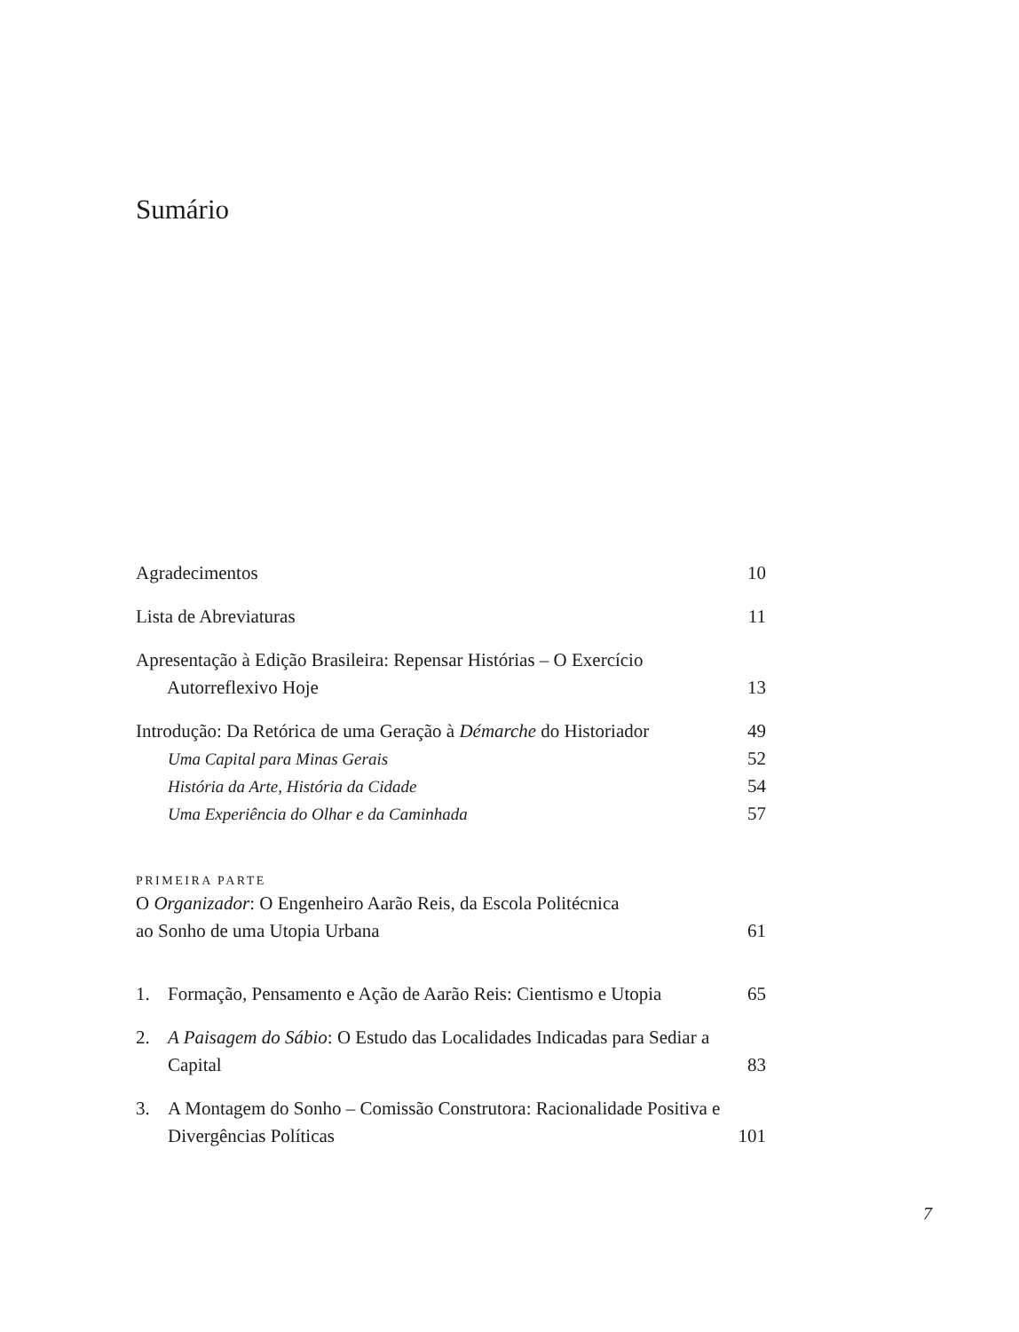Sumário
Agradecimentos 10
Lista de Abreviaturas 11
Apresentação à Edição Brasileira: Repensar Histórias – O Exercício Autorreflexivo Hoje 13
Introdução: Da Retórica de uma Geração à Démarche do Historiador 49
Uma Capital para Minas Gerais 52
História da Arte, História da Cidade 54
Uma Experiência do Olhar e da Caminhada 57
PRIMEIRA PARTE
O Organizador: O Engenheiro Aarão Reis, da Escola Politécnica
ao Sonho de uma Utopia Urbana 61
1. Formação, Pensamento e Ação de Aarão Reis: Cientismo e Utopia 65
2. A Paisagem do Sábio: O Estudo das Localidades Indicadas para Sediar a Capital 83
3. A Montagem do Sonho – Comissão Construtora: Racionalidade Positiva e Divergências Políticas 101
7